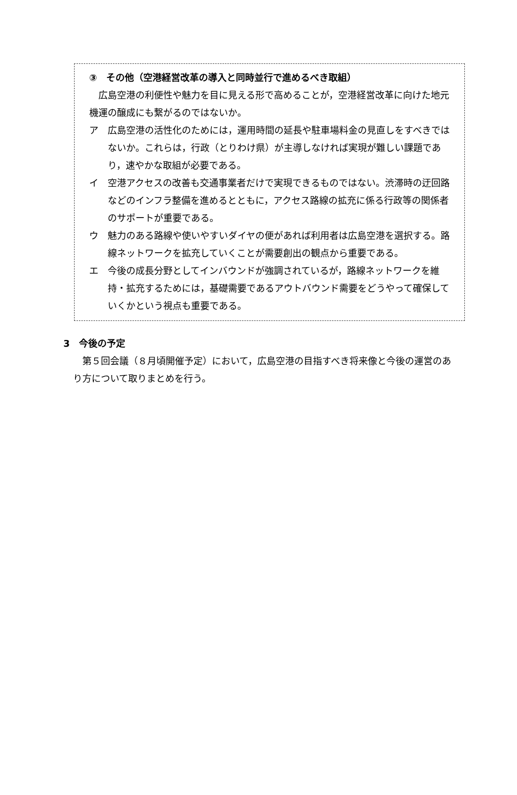③　その他（空港経営改革の導入と同時並行で進めるべき取組）
広島空港の利便性や魅力を目に見える形で高めることが，空港経営改革に向けた地元機運の醸成にも繋がるのではないか。
ア　広島空港の活性化のためには，運用時間の延長や駐車場料金の見直しをすべきではないか。これらは，行政（とりわけ県）が主導しなければ実現が難しい課題であり，速やかな取組が必要である。
イ　空港アクセスの改善も交通事業者だけで実現できるものではない。渋滞時の迂回路などのインフラ整備を進めるとともに，アクセス路線の拡充に係る行政等の関係者のサポートが重要である。
ウ　魅力のある路線や使いやすいダイヤの便があれば利用者は広島空港を選択する。路線ネットワークを拡充していくことが需要創出の観点から重要である。
エ　今後の成長分野としてインバウンドが強調されているが，路線ネットワークを維持・拡充するためには，基礎需要であるアウトバウンド需要をどうやって確保していくかという視点も重要である。
3　今後の予定
第５回会議（８月頃開催予定）において，広島空港の目指すべき将来像と今後の運営のあり方について取りまとめを行う。